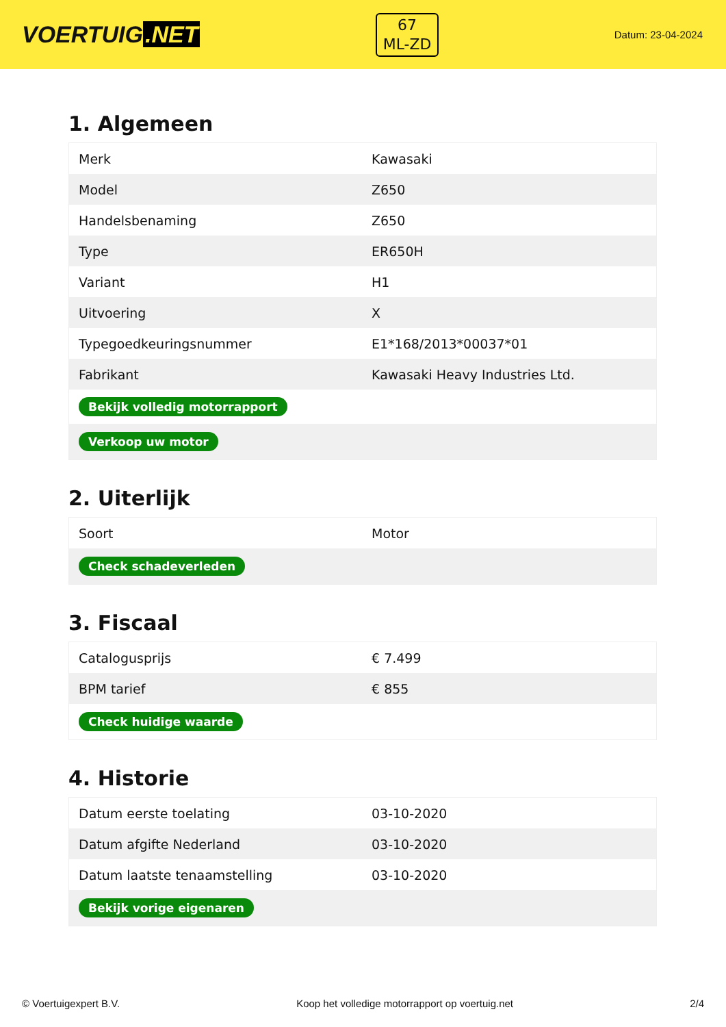VOERTUIG.NET
67
ML-ZD
Datum: 23-04-2024
1. Algemeen
| Merk | Kawasaki |
| Model | Z650 |
| Handelsbenaming | Z650 |
| Type | ER650H |
| Variant | H1 |
| Uitvoering | X |
| Typegoedkeuringsnummer | E1*168/2013*00037*01 |
| Fabrikant | Kawasaki Heavy Industries Ltd. |
| Bekijk volledig motorrapport | |
| Verkoop uw motor | |
2. Uiterlijk
| Soort | Motor |
| Check schadeverleden | |
3. Fiscaal
| Catalogusprijs | € 7.499 |
| BPM tarief | € 855 |
| Check huidige waarde | |
4. Historie
| Datum eerste toelating | 03-10-2020 |
| Datum afgifte Nederland | 03-10-2020 |
| Datum laatste tenaamstelling | 03-10-2020 |
| Bekijk vorige eigenaren | |
© Voertuigexpert B.V. Koop het volledige motorrapport op voertuig.net 2/4